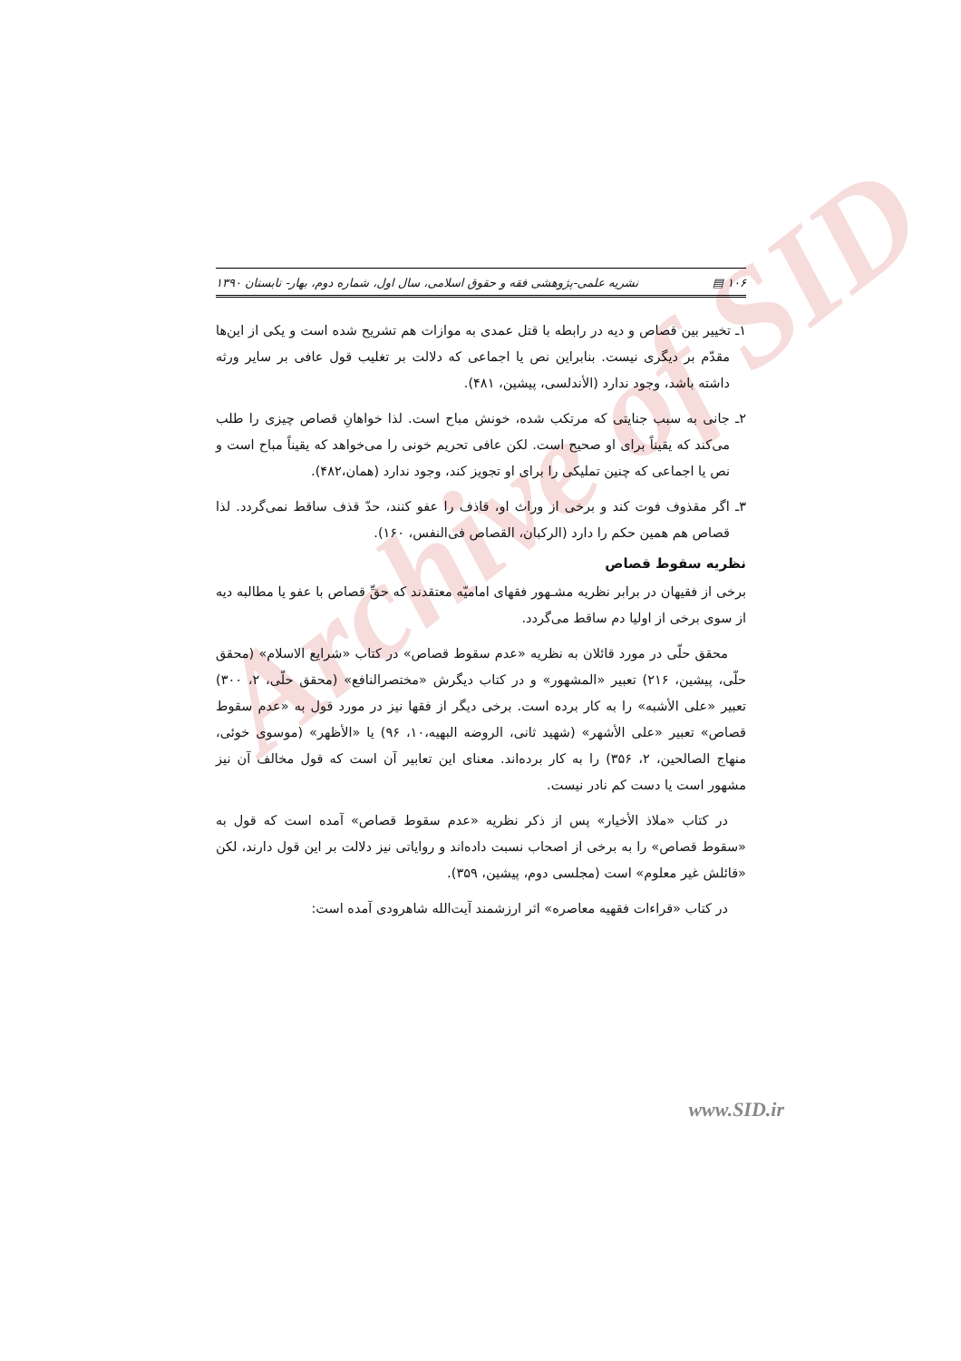Archive of SID
۱۰۶ ▤ نشریه علمی-پژوهشی فقه و حقوق اسلامی، سال اول، شماره دوم، بهار- تابستان ۱۳۹۰
۱ـ تخییر بین قصاص و دیه در رابطه با قتل عمدی به موازات هم تشریح شده است و یکی از این‌ها مقدّم بر دیگری نیست. بنابراین نص یا اجماعی که دلالت بر تغلیب قول عافی بر سایر ورثه داشته باشد، وجود ندارد (الأندلسی، پیشین، ۴۸۱).
۲ـ جانی به سبب جنایتی که مرتکب شده، خونش مباح است. لذا خواهانِ قصاص چیزی را طلب می‌کند که یقیناً برای او صحیح است. لکن عافی تحریم خونی را می‌خواهد که یقیناً مباح است و نص یا اجماعی که چنین تملیکی را برای او تجویز کند، وجود ندارد (همان،۴۸۲).
۳ـ اگر مقذوف فوت کند و برخی از وراث او، قاذف را عفو کنند، حدّ قذف ساقط نمی‌گردد. لذا قصاص هم همین حکم را دارد (الرکبان، القصاص فی‌النفس، ۱۶۰).
نظریه سقوط قصاص
برخی از فقیهان در برابر نظریه مشـهور فقهای امامیّه معتقدند که حقِّ قصاص با عفو یا مطالبه دیه از سوی برخی از اولیا دم ساقط می‌گردد.
محقق حلّی در مورد قائلان به نظریه «عدم سقوط قصاص» در کتاب «شرایع الاسلام» (محقق حلّی، پیشین، ۲۱۶) تعبیر «المشهور» و در کتاب دیگرش «مختصرالنافع» (محقق حلّی، ۲، ۳۰۰) تعبیر «علی الأشبه» را به کار برده است. برخی دیگر از فقها نیز در مورد قول به «عدم سقوط قصاص» تعبیر «علی الأشهر» (شهید ثانی، الروضه البهیه،۱۰، ۹۶) یا «الأظهر» (موسوی خوئی، منهاج الصالحین، ۲، ۳۵۶) را به کار برده‌اند. معنای این تعابیر آن است که قول مخالف آن نیز مشهور است یا دست کم نادر نیست.
در کتاب «ملاذ الأخیار» پس از ذکر نظریه «عدم سقوط قصاص» آمده است که قول به «سقوط قصاص» را به برخی از اصحاب نسبت داده‌اند و روایاتی نیز دلالت بر این قول دارند، لکن «قائلش غیر معلوم» است (مجلسی دوم، پیشین، ۳۵۹).
در کتاب «قراءات فقهیه معاصره» اثر ارزشمند آیت‌الله شاهرودی آمده است:
www.SID.ir